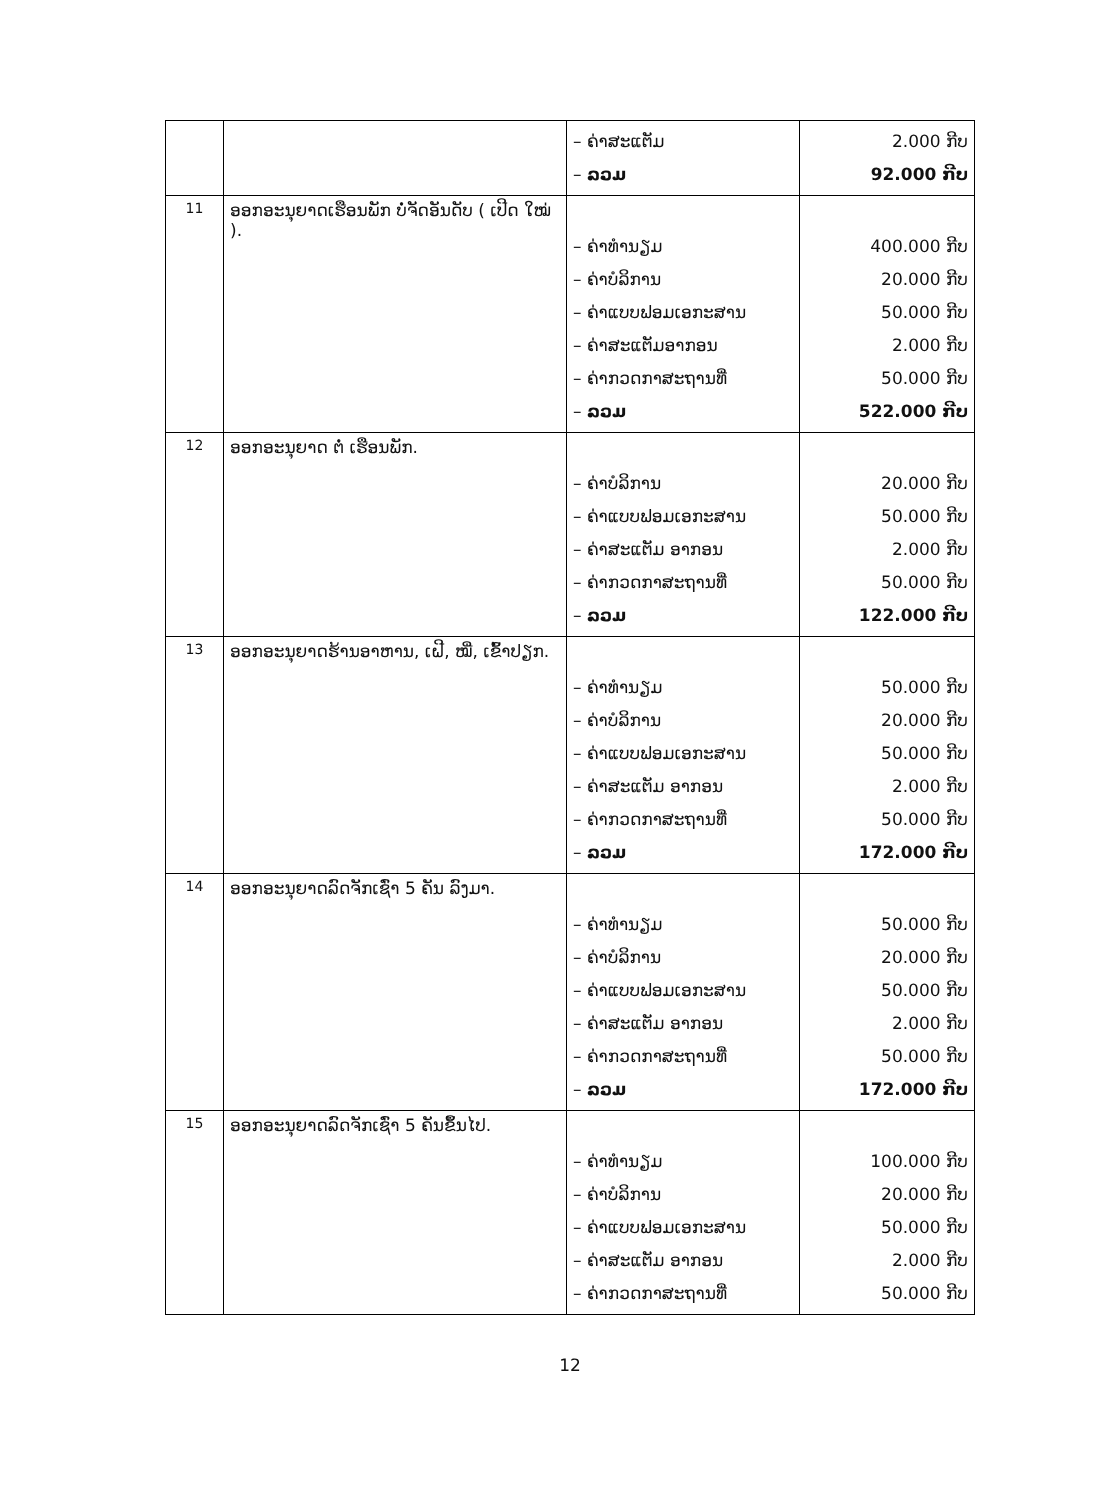| | | – ຄ່າສະແຕັມ – ລວມ | 2.000 ກີບ 92.000 ກີບ |
| 11 | ອອກອະນຸຍາດເຮືອນພັກ ບໍ່ຈັດອັນດັບ ( ເປີດ ໃໝ່ ). | – ຄ່າທຳນຽມ – ຄ່າບໍລິການ – ຄ່າແບບຟອມເອກະສານ – ຄ່າສະແຕັມອາກອນ – ຄ່າກວດກາສະຖານທີ່ – ລວມ | 400.000 ກີບ 20.000 ກີບ 50.000 ກີບ 2.000 ກີບ 50.000 ກີບ 522.000 ກີບ |
| 12 | ອອກອະນຸຍາດ ຕໍ່ ເຮືອນພັກ. | – ຄ່າບໍລິການ – ຄ່າແບບຟອມເອກະສານ – ຄ່າສະແຕັມ ອາກອນ – ຄ່າກວດກາສະຖານທີ່ – ລວມ | 20.000 ກີບ 50.000 ກີບ 2.000 ກີບ 50.000 ກີບ 122.000 ກີບ |
| 13 | ອອກອະນຸຍາດຮ້ານອາຫານ, ເຝີ, ໝີ່, ເຂົ້າປຽກ. | – ຄ່າທຳນຽມ – ຄ່າບໍລິການ – ຄ່າແບບຟອມເອກະສານ – ຄ່າສະແຕັມ ອາກອນ – ຄ່າກວດກາສະຖານທີ່ – ລວມ | 50.000 ກີບ 20.000 ກີບ 50.000 ກີບ 2.000 ກີບ 50.000 ກີບ 172.000 ກີບ |
| 14 | ອອກອະນຸຍາດລົດຈັກເຊົ່າ 5 ຄັນ ລົງມາ. | – ຄ່າທຳນຽມ – ຄ່າບໍລິການ – ຄ່າແບບຟອມເອກະສານ – ຄ່າສະແຕັມ ອາກອນ – ຄ່າກວດກາສະຖານທີ່ – ລວມ | 50.000 ກີບ 20.000 ກີບ 50.000 ກີບ 2.000 ກີບ 50.000 ກີບ 172.000 ກີບ |
| 15 | ອອກອະນຸຍາດລົດຈັກເຊົ່າ 5 ຄັນຂຶ້ນໄປ. | – ຄ່າທຳນຽມ – ຄ່າບໍລິການ – ຄ່າແບບຟອມເອກະສານ – ຄ່າສະແຕັມ ອາກອນ – ຄ່າກວດກາສະຖານທີ່ | 100.000 ກີບ 20.000 ກີບ 50.000 ກີບ 2.000 ກີບ 50.000 ກີບ |
12